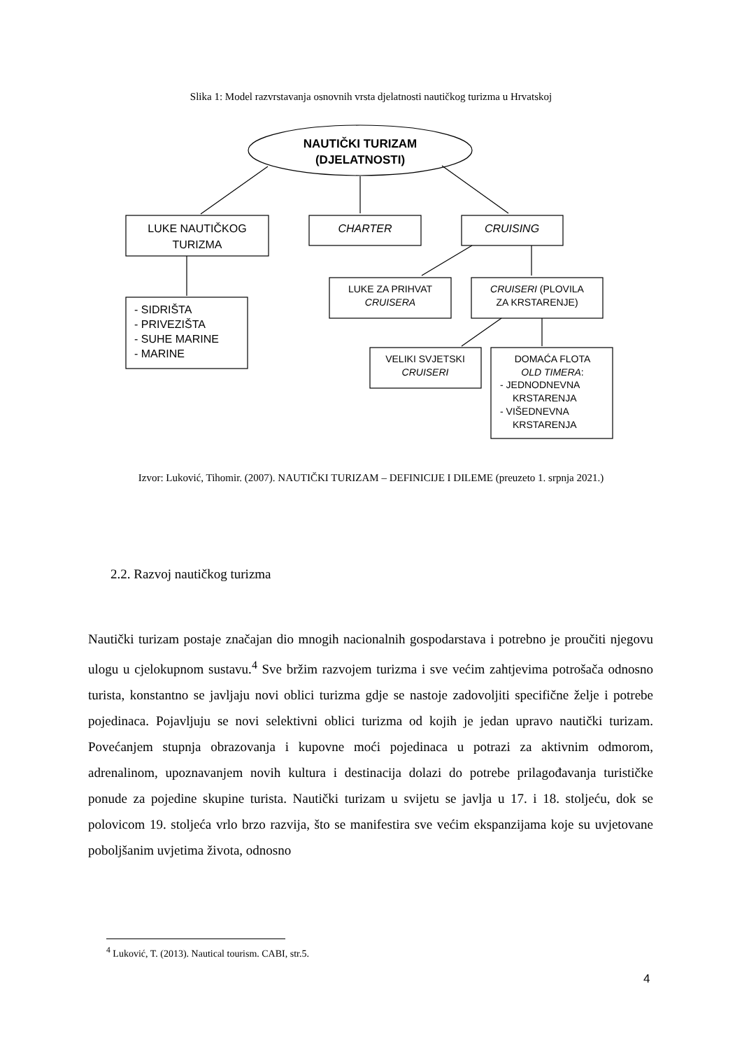Slika 1: Model razvrstavanja osnovnih vrsta djelatnosti nautičkog turizma u Hrvatskoj
NAUTIČKI TURIZAM
(DJELATNOSTI)
LUKE NAUTIČKOG
TURIZMA
CHARTER
CRUISING
- SIDRIŠTA
- PRIVEZIŠTA
- SUHE MARINE
- MARINE
LUKE ZA PRIHVAT
CRUISERA
CRUISERI (PLOVILA
ZA KRSTARENJE)
VELIKI SVJETSKI
CRUISERI
DOMAĆA FLOTA
OLD TIMERA:
- JEDNODNEVNA
KRSTARENJA
- VIŠEDNEVNA
KRSTARENJA
Izvor: Luković, Tihomir. (2007). NAUTIČKI TURIZAM – DEFINICIJE I DILEME (preuzeto 1. srpnja 2021.)
2.2. Razvoj nautičkog turizma
Nautički turizam postaje značajan dio mnogih nacionalnih gospodarstava i potrebno je proučiti njegovu ulogu u cjelokupnom sustavu.<sup>4</sup> Sve bržim razvojem turizma i sve većim zahtjevima potrošača odnosno turista, konstantno se javljaju novi oblici turizma gdje se nastoje zadovoljiti specifične želje i potrebe pojedinaca. Pojavljuju se novi selektivni oblici turizma od kojih je jedan upravo nautički turizam. Povećanjem stupnja obrazovanja i kupovne moći pojedinaca u potrazi za aktivnim odmorom, adrenalinom, upoznavanjem novih kultura i destinacija dolazi do potrebe prilagođavanja turističke ponude za pojedine skupine turista. Nautički turizam u svijetu se javlja u 17. i 18. stoljeću, dok se polovicom 19. stoljeća vrlo brzo razvija, što se manifestira sve većim ekspanzijama koje su uvjetovane poboljšanim uvjetima života, odnosno
<sup>4</sup> Luković, T. (2013). Nautical tourism. CABI, str.5.
4